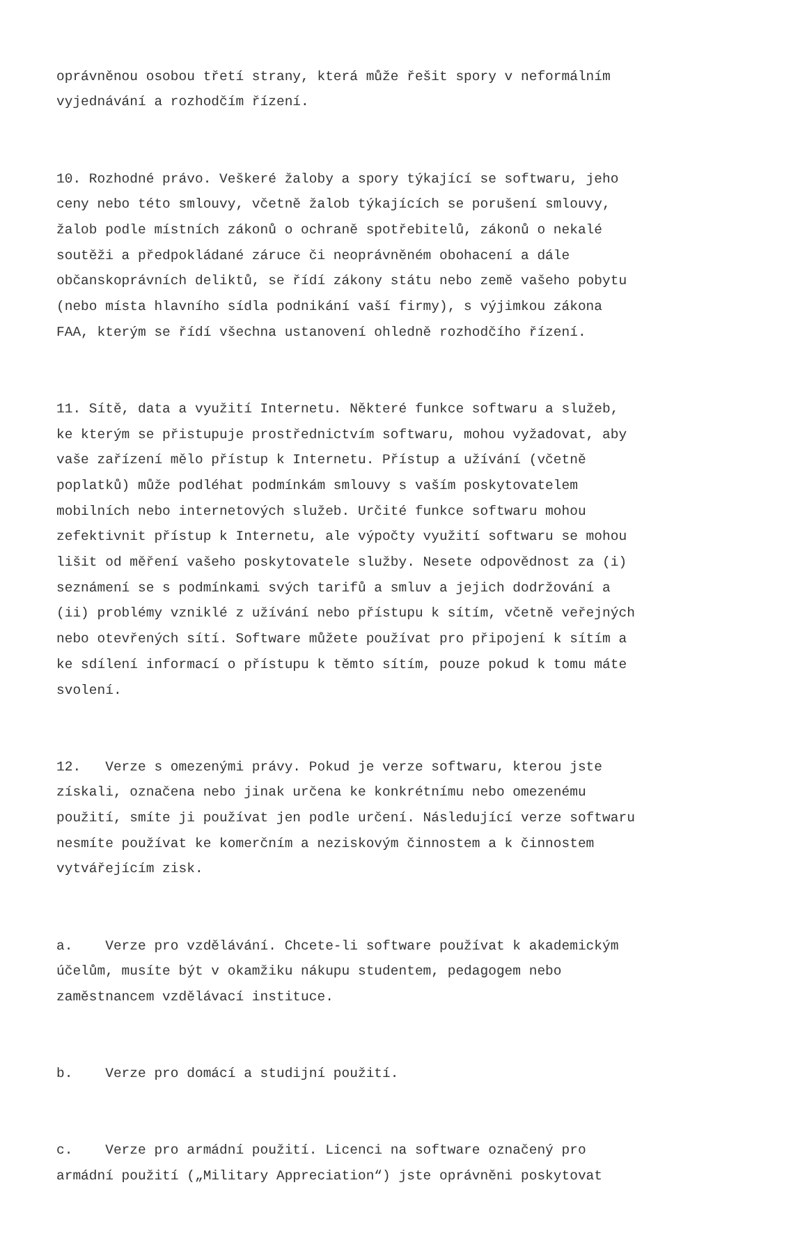oprávněnou osobou třetí strany, která může řešit spory v neformálním vyjednávání a rozhodčím řízení.
10. Rozhodné právo. Veškeré žaloby a spory týkající se softwaru, jeho ceny nebo této smlouvy, včetně žalob týkajících se porušení smlouvy, žalob podle místních zákonů o ochraně spotřebitelů, zákonů o nekalé soutěži a předpokládané záruce či neoprávněném obohacení a dále občanskoprávních deliktů, se řídí zákony státu nebo země vašeho pobytu (nebo místa hlavního sídla podnikání vaší firmy), s výjimkou zákona FAA, kterým se řídí všechna ustanovení ohledně rozhodčího řízení.
11. Sítě, data a využití Internetu. Některé funkce softwaru a služeb, ke kterým se přistupuje prostřednictvím softwaru, mohou vyžadovat, aby vaše zařízení mělo přístup k Internetu. Přístup a užívání (včetně poplatků) může podléhat podmínkám smlouvy s vaším poskytovatelem mobilních nebo internetových služeb. Určité funkce softwaru mohou zefektivnit přístup k Internetu, ale výpočty využití softwaru se mohou lišit od měření vašeho poskytovatele služby. Nesete odpovědnost za (i) seznámení se s podmínkami svých tarifů a smluv a jejich dodržování a (ii) problémy vzniklé z užívání nebo přístupu k sítím, včetně veřejných nebo otevřených sítí. Software můžete používat pro připojení k sítím a ke sdílení informací o přístupu k těmto sítím, pouze pokud k tomu máte svolení.
12. Verze s omezenými právy. Pokud je verze softwaru, kterou jste získali, označena nebo jinak určena ke konkrétnímu nebo omezenému použití, smíte ji používat jen podle určení. Následující verze softwaru nesmíte používat ke komerčním a neziskovým činnostem a k činnostem vytvářejícím zisk.
a. Verze pro vzdělávání. Chcete-li software používat k akademickým účelům, musíte být v okamžiku nákupu studentem, pedagogem nebo zaměstnancem vzdělávací instituce.
b. Verze pro domácí a studijní použití.
c. Verze pro armádní použití. Licenci na software označený pro armádní použití („Military Appreciation“) jste oprávněni poskytovat